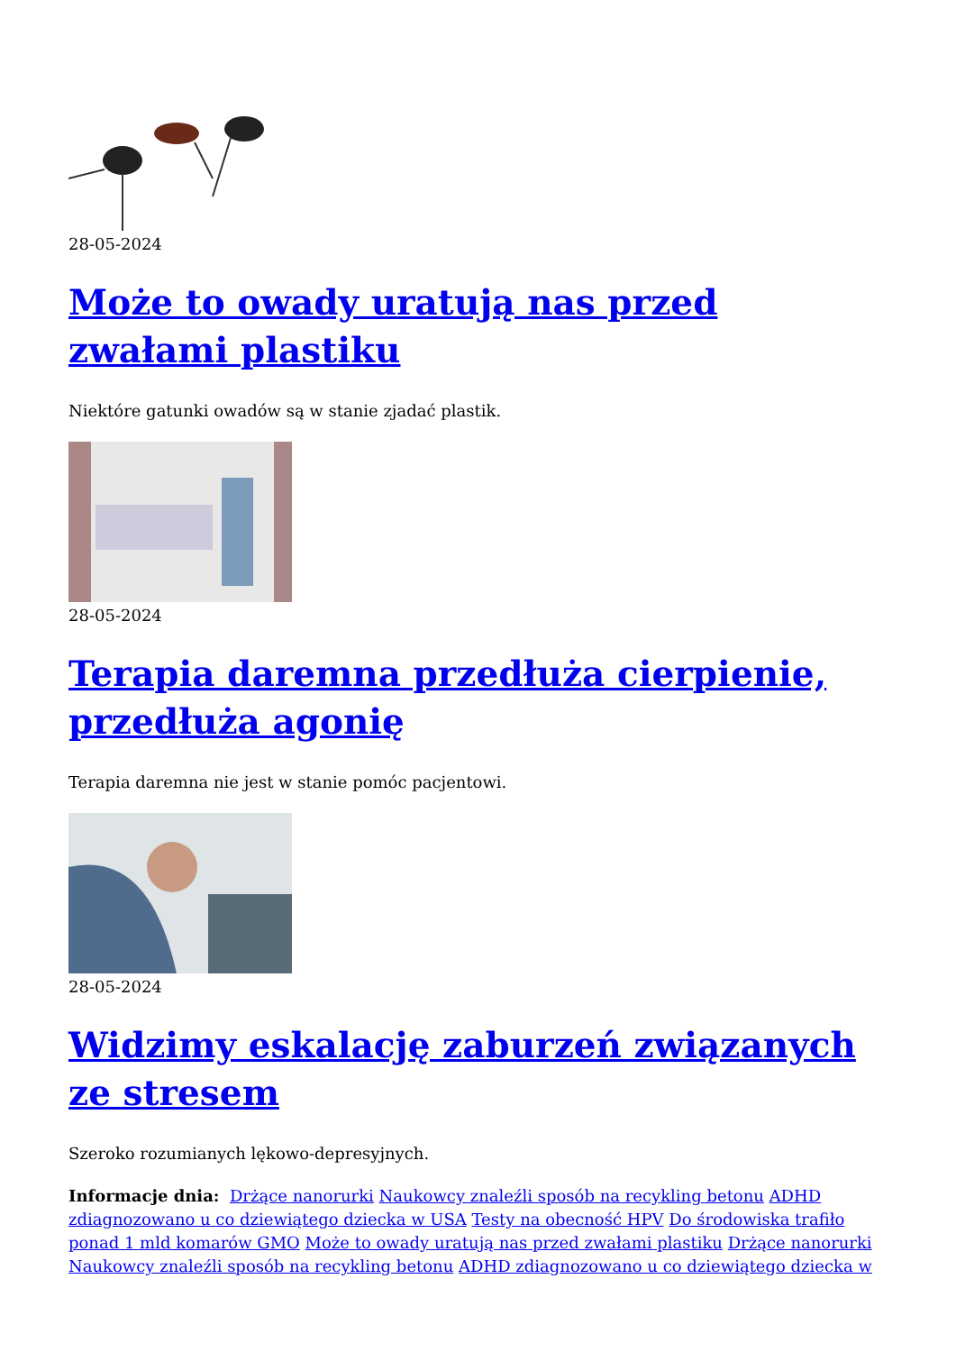28-05-2024
Może to owady uratują nas przed zwałami plastiku
Niektóre gatunki owadów są w stanie zjadać plastik.
28-05-2024
Terapia daremna przedłuża cierpienie, przedłuża agonię
Terapia daremna nie jest w stanie pomóc pacjentowi.
28-05-2024
Widzimy eskalację zaburzeń związanych ze stresem
Szeroko rozumianych lękowo-depresyjnych.
Informacje dnia: Drżące nanorurki Naukowcy znaleźli sposób na recykling betonu ADHD zdiagnozowano u co dziewiątego dziecka w USA Testy na obecność HPV Do środowiska trafiło ponad 1 mld komarów GMO Może to owady uratują nas przed zwałami plastiku Drżące nanorurki Naukowcy znaleźli sposób na recykling betonu ADHD zdiagnozowano u co dziewiątego dziecka w